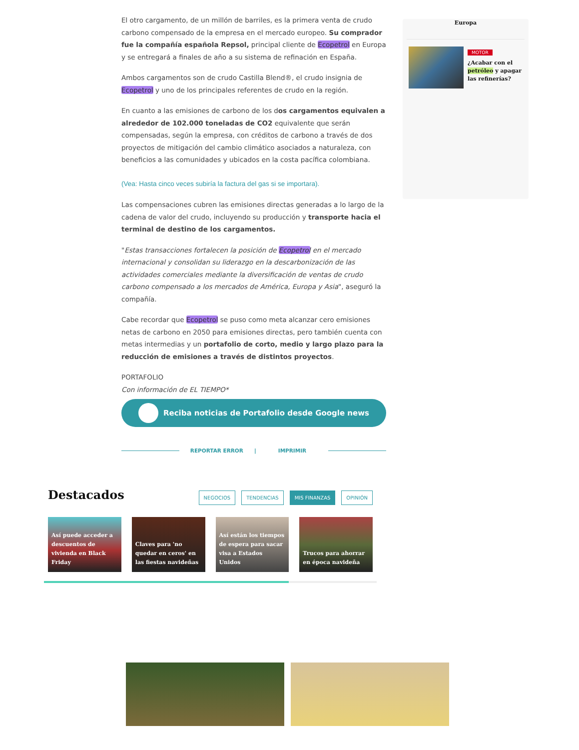El otro cargamento, de un millón de barriles, es la primera venta de crudo carbono compensado de la empresa en el mercado europeo. Su comprador fue la compañía española Repsol, principal cliente de Ecopetrol en Europa y se entregará a finales de año a su sistema de refinación en España.
Ambos cargamentos son de crudo Castilla Blend®, el crudo insignia de Ecopetrol y uno de los principales referentes de crudo en la región.
En cuanto a las emisiones de carbono de los dos cargamentos equivalen a alrededor de 102.000 toneladas de CO2 equivalente que serán compensadas, según la empresa, con créditos de carbono a través de dos proyectos de mitigación del cambio climático asociados a naturaleza, con beneficios a las comunidades y ubicados en la costa pacífica colombiana.
(Vea: Hasta cinco veces subiría la factura del gas si se importara).
Las compensaciones cubren las emisiones directas generadas a lo largo de la cadena de valor del crudo, incluyendo su producción y transporte hacia el terminal de destino de los cargamentos.
"Estas transacciones fortalecen la posición de Ecopetrol en el mercado internacional y consolidan su liderazgo en la descarbonización de las actividades comerciales mediante la diversificación de ventas de crudo carbono compensado a los mercados de América, Europa y Asia", aseguró la compañía.
Cabe recordar que Ecopetrol se puso como meta alcanzar cero emisiones netas de carbono en 2050 para emisiones directas, pero también cuenta con metas intermedias y un portafolio de corto, medio y largo plazo para la reducción de emisiones a través de distintos proyectos.
PORTAFOLIO
Con información de EL TIEMPO*
Europa
MOTOR
¿Acabar con el petróleo y apagar las refinerías?
Reciba noticias de Portafolio desde Google news
REPORTAR ERROR | IMPRIMIR
Destacados
NEGOCIOS TENDENCIAS MIS FINANZAS OPINIÓN
Así puede acceder a descuentos de vivienda en Black Friday
Claves para 'no quedar en ceros' en las fiestas navideñas
Así están los tiempos de espera para sacar visa a Estados Unidos
Trucos para ahorrar en época navideña